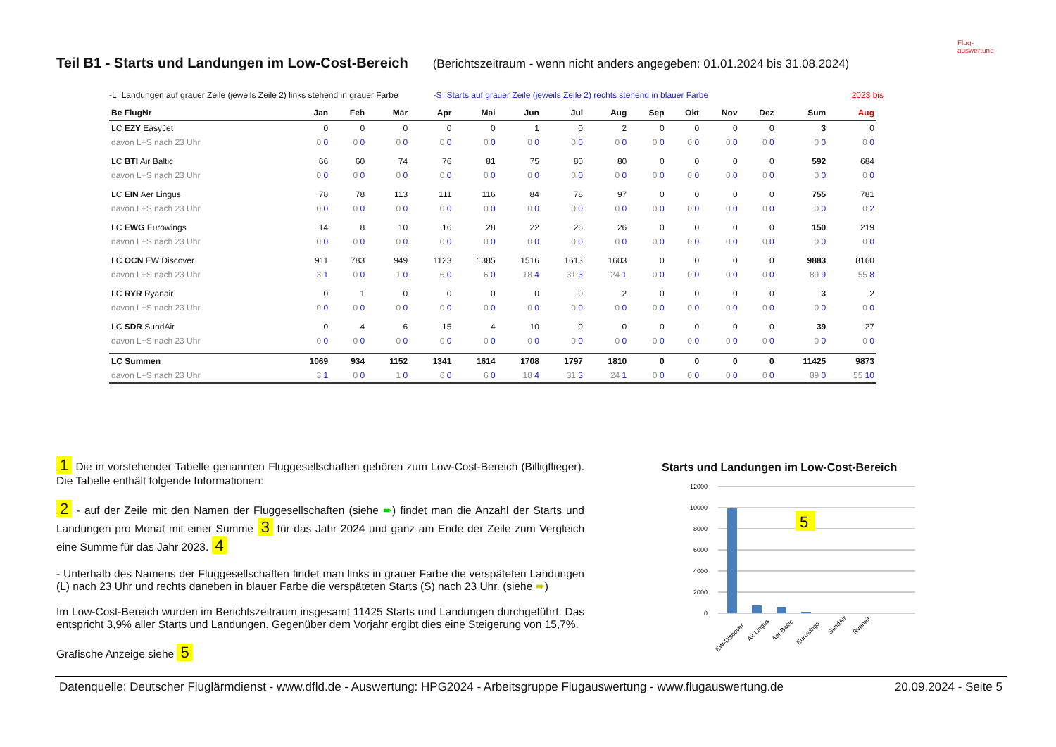Teil B1 - Starts und Landungen im Low-Cost-Bereich (Berichtszeitraum - wenn nicht anders angegeben: 01.01.2024 bis 31.08.2024)
Flug-
auswertung
-L=Landungen auf grauer Zeile (jeweils Zeile 2) links stehend in grauer Farbe -S=Starts auf grauer Zeile (jeweils Zeile 2) rechts stehend in blauer Farbe 2023 bis
| Be FlugNr | Jan | Feb | Mär | Apr | Mai | Jun | Jul | Aug | Sep | Okt | Nov | Dez | Sum | Aug |
| --- | --- | --- | --- | --- | --- | --- | --- | --- | --- | --- | --- | --- | --- | --- |
| LC EZY EasyJet | 0 | 0 | 0 | 0 | 0 | 1 | 0 | 2 | 0 | 0 | 0 | 0 | 3 | 0 |
| davon L+S nach 23 Uhr | 0 0 | 0 0 | 0 0 | 0 0 | 0 0 | 0 0 | 0 0 | 0 0 | 0 0 | 0 0 | 0 0 | 0 0 | 0 0 | 0 0 |
| LC BTI Air Baltic | 66 | 60 | 74 | 76 | 81 | 75 | 80 | 80 | 0 | 0 | 0 | 0 | 592 | 684 |
| davon L+S nach 23 Uhr | 0 0 | 0 0 | 0 0 | 0 0 | 0 0 | 0 0 | 0 0 | 0 0 | 0 0 | 0 0 | 0 0 | 0 0 | 0 0 | 0 0 |
| LC EIN Aer Lingus | 78 | 78 | 113 | 111 | 116 | 84 | 78 | 97 | 0 | 0 | 0 | 0 | 755 | 781 |
| davon L+S nach 23 Uhr | 0 0 | 0 0 | 0 0 | 0 0 | 0 0 | 0 0 | 0 0 | 0 0 | 0 0 | 0 0 | 0 0 | 0 0 | 0 0 | 0 2 |
| LC EWG Eurowings | 14 | 8 | 10 | 16 | 28 | 22 | 26 | 26 | 0 | 0 | 0 | 0 | 150 | 219 |
| davon L+S nach 23 Uhr | 0 0 | 0 0 | 0 0 | 0 0 | 0 0 | 0 0 | 0 0 | 0 0 | 0 0 | 0 0 | 0 0 | 0 0 | 0 0 | 0 0 |
| LC OCN EW Discover | 911 | 783 | 949 | 1123 | 1385 | 1516 | 1613 | 1603 | 0 | 0 | 0 | 0 | 9883 | 8160 |
| davon L+S nach 23 Uhr | 3 1 | 0 0 | 1 0 | 6 0 | 6 0 | 18 4 | 31 3 | 24 1 | 0 0 | 0 0 | 0 0 | 0 0 | 89 9 | 55 8 |
| LC RYR Ryanair | 0 | 1 | 0 | 0 | 0 | 0 | 0 | 2 | 0 | 0 | 0 | 0 | 3 | 2 |
| davon L+S nach 23 Uhr | 0 0 | 0 0 | 0 0 | 0 0 | 0 0 | 0 0 | 0 0 | 0 0 | 0 0 | 0 0 | 0 0 | 0 0 | 0 0 | 0 0 |
| LC SDR SundAir | 0 | 4 | 6 | 15 | 4 | 10 | 0 | 0 | 0 | 0 | 0 | 0 | 39 | 27 |
| davon L+S nach 23 Uhr | 0 0 | 0 0 | 0 0 | 0 0 | 0 0 | 0 0 | 0 0 | 0 0 | 0 0 | 0 0 | 0 0 | 0 0 | 0 0 | 0 0 |
| LC Summen | 1069 | 934 | 1152 | 1341 | 1614 | 1708 | 1797 | 1810 | 0 | 0 | 0 | 0 | 11425 | 9873 |
| davon L+S nach 23 Uhr | 3 1 | 0 0 | 1 0 | 6 0 | 6 0 | 18 4 | 31 3 | 24 1 | 0 0 | 0 0 | 0 0 | 0 0 | 89 0 | 55 10 |
1 Die in vorstehender Tabelle genannten Fluggesellschaften gehören zum Low-Cost-Bereich (Billigflieger). Die Tabelle enthält folgende Informationen:
2 - auf der Zeile mit den Namen der Fluggesellschaften (siehe ➨) findet man die Anzahl der Starts und Landungen pro Monat mit einer Summe 3 für das Jahr 2024 und ganz am Ende der Zeile zum Vergleich eine Summe für das Jahr 2023. 4
- Unterhalb des Namens der Fluggesellschaften findet man links in grauer Farbe die verspäteten Landungen (L) nach 23 Uhr und rechts daneben in blauer Farbe die verspäteten Starts (S) nach 23 Uhr. (siehe ➨)
Im Low-Cost-Bereich wurden im Berichtszeitraum insgesamt 11425 Starts und Landungen durchgeführt. Das entspricht 3,9% aller Starts und Landungen. Gegenüber dem Vorjahr ergibt dies eine Steigerung von 15,7%.
Grafische Anzeige siehe 5
Starts und Landungen im Low-Cost-Bereich
12000
10000
8000
6000
4000
2000
0
5
EW-Discover
Air Lingus
Aer Baltic
Eurowings
SundAir
Ryanair
Datenquelle: Deutscher Fluglärmdienst - www.dfld.de - Auswertung: HPG2024 - Arbeitsgruppe Flugauswertung - www.flugauswertung.de 20.09.2024 - Seite 5